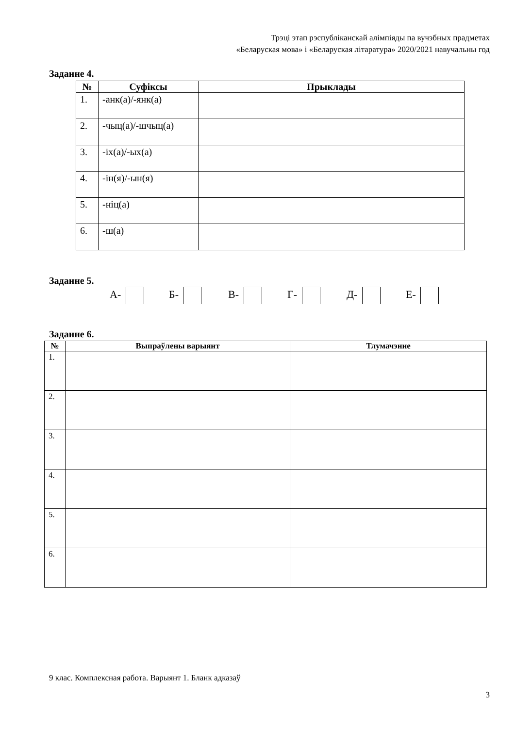Трэці этап рэспубліканскай алімпіяды па вучэбных прадметах
«Беларуская мова» і «Беларуская літаратура» 2020/2021 навучальны год
Заданне 4.
| № | Суфіксы | Прыклады |
| --- | --- | --- |
| 1. | -анк(а)/-янк(а) | |
| 2. | -чыц(а)/-шчыц(а) | |
| 3. | -іх(а)/-ых(а) | |
| 4. | -ін(я)/-ын(я) | |
| 5. | -ніц(а) | |
| 6. | -ш(а) | |
Заданне 5.
А- Б- В- Г- Д- Е-
Заданне 6.
| № | Выпраўлены варыянт | Тлумачэнне |
| --- | --- | --- |
| 1. | | |
| 2. | | |
| 3. | | |
| 4. | | |
| 5. | | |
| 6. | | |
9 клас. Комплексная работа. Варыянт 1. Бланк адказаў
3